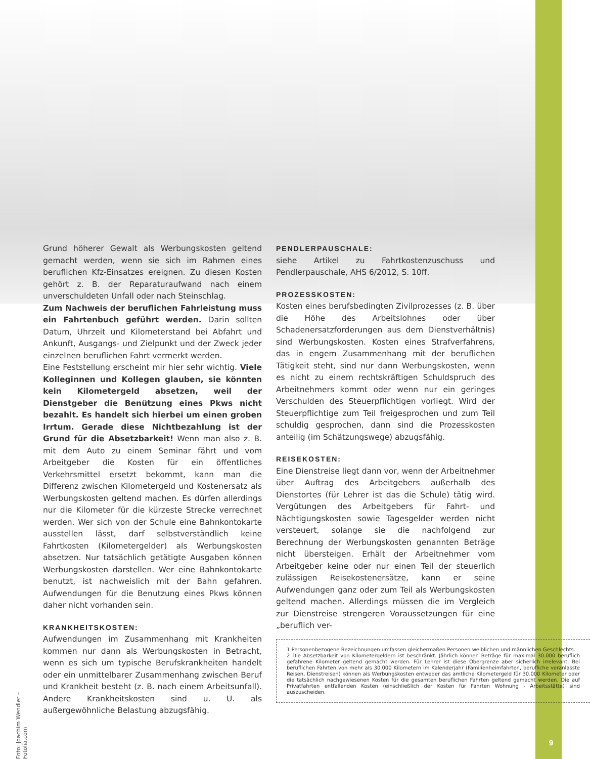Grund höherer Gewalt als Werbungskosten geltend gemacht werden, wenn sie sich im Rahmen eines beruflichen Kfz-Einsatzes ereignen. Zu diesen Kosten gehört z. B. der Reparaturaufwand nach einem unverschuldeten Unfall oder nach Steinschlag.
Zum Nachweis der beruflichen Fahrleistung muss ein Fahrtenbuch geführt werden. Darin sollten Datum, Uhrzeit und Kilometerstand bei Abfahrt und Ankunft, Ausgangs- und Zielpunkt und der Zweck jeder einzelnen beruflichen Fahrt vermerkt werden.
Eine Feststellung erscheint mir hier sehr wichtig. Viele Kolleginnen und Kollegen glauben, sie könnten kein Kilometergeld absetzen, weil der Dienstgeber die Benützung eines Pkws nicht bezahlt. Es handelt sich hierbei um einen groben Irrtum. Gerade diese Nichtbezahlung ist der Grund für die Absetzbarkeit! Wenn man also z. B. mit dem Auto zu einem Seminar fährt und vom Arbeitgeber die Kosten für ein öffentliches Verkehrsmittel ersetzt bekommt, kann man die Differenz zwischen Kilometergeld und Kostenersatz als Werbungskosten geltend machen. Es dürfen allerdings nur die Kilometer für die kürzeste Strecke verrechnet werden. Wer sich von der Schule eine Bahnkontokarte ausstellen lässt, darf selbstverständlich keine Fahrtkosten (Kilometergelder) als Werbungskosten absetzen. Nur tatsächlich getätigte Ausgaben können Werbungskosten darstellen. Wer eine Bahnkontokarte benutzt, ist nachweislich mit der Bahn gefahren. Aufwendungen für die Benutzung eines Pkws können daher nicht vorhanden sein.
KRANKHEITSKOSTEN:
Aufwendungen im Zusammenhang mit Krankheiten kommen nur dann als Werbungskosten in Betracht, wenn es sich um typische Berufskrankheiten handelt oder ein unmittelbarer Zusammenhang zwischen Beruf und Krankheit besteht (z. B. nach einem Arbeitsunfall). Andere Krankheitskosten sind u. U. als außergewöhnliche Belastung abzugsfähig.
PENDLERPAUSCHALE:
siehe Artikel zu Fahrtkostenzuschuss und Pendlerpauschale, AHS 6/2012, S. 10ff.
PROZESSKOSTEN:
Kosten eines berufsbedingten Zivilprozesses (z. B. über die Höhe des Arbeitslohnes oder über Schadenersatzforderungen aus dem Dienstverhältnis) sind Werbungskosten. Kosten eines Strafverfahrens, das in engem Zusammenhang mit der beruflichen Tätigkeit steht, sind nur dann Werbungskosten, wenn es nicht zu einem rechtskräftigen Schuldspruch des Arbeitnehmers kommt oder wenn nur ein geringes Verschulden des Steuerpflichtigen vorliegt. Wird der Steuerpflichtige zum Teil freigesprochen und zum Teil schuldig gesprochen, dann sind die Prozesskosten anteilig (im Schätzungswege) abzugsfähig.
REISEKOSTEN:
Eine Dienstreise liegt dann vor, wenn der Arbeitnehmer über Auftrag des Arbeitgebers außerhalb des Dienstortes (für Lehrer ist das die Schule) tätig wird. Vergütungen des Arbeitgebers für Fahrt- und Nächtigungskosten sowie Tagesgelder werden nicht versteuert, solange sie die nachfolgend zur Berechnung der Werbungskosten genannten Beträge nicht übersteigen. Erhält der Arbeitnehmer vom Arbeitgeber keine oder nur einen Teil der steuerlich zulässigen Reisekostenersätze, kann er seine Aufwendungen ganz oder zum Teil als Werbungskosten geltend machen. Allerdings müssen die im Vergleich zur Dienstreise strengeren Voraussetzungen für eine „beruflich ver-
1 Personenbezogene Bezeichnungen umfassen gleichermaßen Personen weiblichen und männlichen Geschlechts.
2 Die Absetzbarkeit von Kilometergeldern ist beschränkt. Jährlich können Beträge für maximal 30.000 beruflich gefahrene Kilometer geltend gemacht werden. Für Lehrer ist diese Obergrenze aber sicherlich irrelevant. Bei beruflichen Fahrten von mehr als 30.000 Kilometern im Kalenderjahr (Familienheimfahrten, berufliche veranlasste Reisen, Dienstreisen) können als Werbungskosten entweder das amtliche Kilometergeld für 30.000 Kilometer oder die tatsächlich nachgewiesenen Kosten für die gesamten beruflichen Fahrten geltend gemacht werden. Die auf Privatfahrten entfallenden Kosten (einschließlich der Kosten für Fahrten Wohnung - Arbeitsstätte) sind auszuscheiden.
Foto: Joachim Wendler – Fotolia.com
9